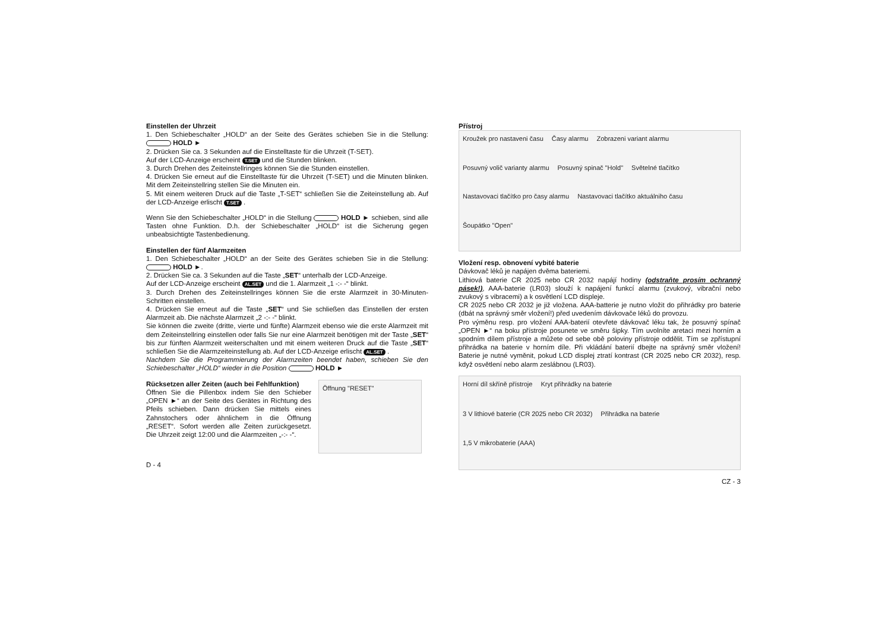Einstellen der Uhrzeit
1. Den Schiebeschalter „HOLD“ an der Seite des Gerätes schieben Sie in die Stellung: HOLD ►
2. Drücken Sie ca. 3 Sekunden auf die Einstelltaste für die Uhrzeit (T-SET).
Auf der LCD-Anzeige erscheint T.SET und die Stunden blinken.
3. Durch Drehen des Zeiteinstellringes können Sie die Stunden einstellen.
4. Drücken Sie erneut auf die Einstelltaste für die Uhrzeit (T-SET) und die Minuten blinken. Mit dem Zeiteinstellring stellen Sie die Minuten ein.
5. Mit einem weiteren Druck auf die Taste „T-SET“ schließen Sie die Zeiteinstellung ab. Auf der LCD-Anzeige erlischt T.SET .
Wenn Sie den Schiebeschalter „HOLD“ in die Stellung HOLD ► schieben, sind alle Tasten ohne Funktion. D.h. der Schiebeschalter „HOLD“ ist die Sicherung gegen unbeabsichtigte Tastenbedienung.
Einstellen der fünf Alarmzeiten
1. Den Schiebeschalter „HOLD“ an der Seite des Gerätes schieben Sie in die Stellung: HOLD ►.
2. Drücken Sie ca. 3 Sekunden auf die Taste „SET“ unterhalb der LCD-Anzeige.
Auf der LCD-Anzeige erscheint AL.SET und die 1. Alarmzeit „1 -:- -“ blinkt.
3. Durch Drehen des Zeiteinstellringes können Sie die erste Alarmzeit in 30-Minuten-Schritten einstellen.
4. Drücken Sie erneut auf die Taste „SET“ und Sie schließen das Einstellen der ersten Alarmzeit ab. Die nächste Alarmzeit „2 -:- -“ blinkt.
Sie können die zweite (dritte, vierte und fünfte) Alarmzeit ebenso wie die erste Alarmzeit mit dem Zeiteinstellring einstellen oder falls Sie nur eine Alarmzeit benötigen mit der Taste „SET“ bis zur fünften Alarmzeit weiterschalten und mit einem weiteren Druck auf die Taste „SET“ schließen Sie die Alarmzeiteinstellung ab. Auf der LCD-Anzeige erlischt AL.SET .
Nachdem Sie die Programmierung der Alarmzeiten beendet haben, schieben Sie den Schiebeschalter „HOLD“ wieder in die Position HOLD ►
Rücksetzen aller Zeiten (auch bei Fehlfunktion)
Öffnen Sie die Pillenbox indem Sie den Schieber „OPEN ►“ an der Seite des Gerätes in Richtung des Pfeils schieben. Dann drücken Sie mittels eines Zahnstochers oder ähnlichem in die Öffnung „RESET“. Sofort werden alle Zeiten zurückgesetzt. Die Uhrzeit zeigt 12:00 und die Alarmzeiten „-:- -“.
Öffnung "RESET"
D - 4
Přístroj
Kroužek pro nastaveni času Časy alarmu Zobrazeni variant alarmu Posuvný volič varianty alarmu Posuvný spinač "Hold" Světelné tlačítko Nastavovaci tlačítko pro časy alarmu Nastavovaci tlačítko aktuálniho času Šoupátko "Open"
Vložení resp. obnovení vybité baterie
Dávkovač léků je napájen dvěma bateriemi.
Lithiová baterie CR 2025 nebo CR 2032 napájí hodiny (odstraňte prosím ochranný pásek!), AAA-baterie (LR03) slouží k napájení funkcí alarmu (zvukový, vibrační nebo zvukový s vibracemi) a k osvětlení LCD displeje.
CR 2025 nebo CR 2032 je již vložena. AAA-batterie je nutno vložit do přihrádky pro baterie (dbát na správný směr vložení!) před uvedením dávkovače léků do provozu.
Pro výměnu resp. pro vložení AAA-baterií otevřete dávkovač léku tak, že posuvný spínač „OPEN ►“ na boku přístroje posunete ve směru šipky. Tím uvolníte aretaci mezi horním a spodním dílem přístroje a můžete od sebe obě poloviny přístroje oddělit. Tím se zpřístupní přihrádka na baterie v horním díle. Při vkládání baterií dbejte na správný směr vložení! Baterie je nutné vyměnit, pokud LCD displej ztratí kontrast (CR 2025 nebo CR 2032), resp. když osvětlení nebo alarm zeslábnou (LR03).
Horní díl skříně přístroje Kryt přihrádky na baterie 3 V lithiové baterie (CR 2025 nebo CR 2032) Přihrádka na baterie 1,5 V mikrobaterie (AAA)
CZ - 3